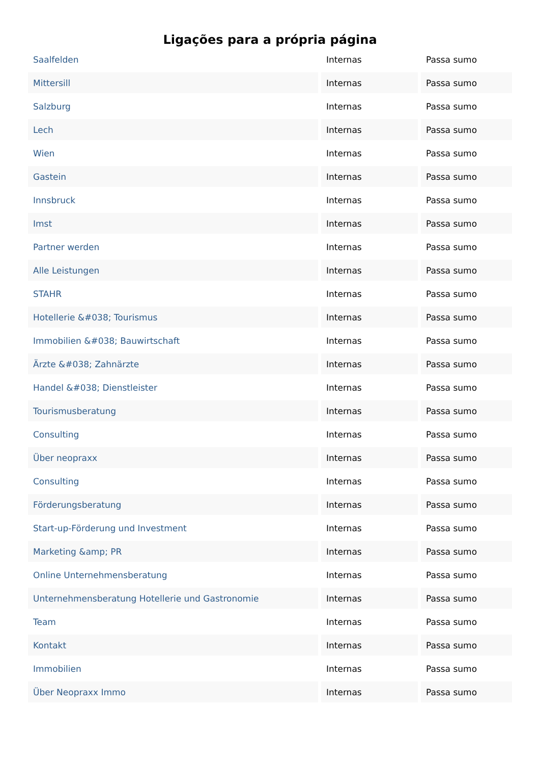Ligações para a própria página
| Saalfelden | Internas | Passa sumo |
| Mittersill | Internas | Passa sumo |
| Salzburg | Internas | Passa sumo |
| Lech | Internas | Passa sumo |
| Wien | Internas | Passa sumo |
| Gastein | Internas | Passa sumo |
| Innsbruck | Internas | Passa sumo |
| Imst | Internas | Passa sumo |
| Partner werden | Internas | Passa sumo |
| Alle Leistungen | Internas | Passa sumo |
| STAHR | Internas | Passa sumo |
| Hotellerie &#038; Tourismus | Internas | Passa sumo |
| Immobilien &#038; Bauwirtschaft | Internas | Passa sumo |
| Ärzte &#038; Zahnärzte | Internas | Passa sumo |
| Handel &#038; Dienstleister | Internas | Passa sumo |
| Tourismusberatung | Internas | Passa sumo |
| Consulting | Internas | Passa sumo |
| Über neopraxx | Internas | Passa sumo |
| Consulting | Internas | Passa sumo |
| Förderungsberatung | Internas | Passa sumo |
| Start-up-Förderung und Investment | Internas | Passa sumo |
| Marketing &amp; PR | Internas | Passa sumo |
| Online Unternehmensberatung | Internas | Passa sumo |
| Unternehmensberatung Hotellerie und Gastronomie | Internas | Passa sumo |
| Team | Internas | Passa sumo |
| Kontakt | Internas | Passa sumo |
| Immobilien | Internas | Passa sumo |
| Über Neopraxx Immo | Internas | Passa sumo |